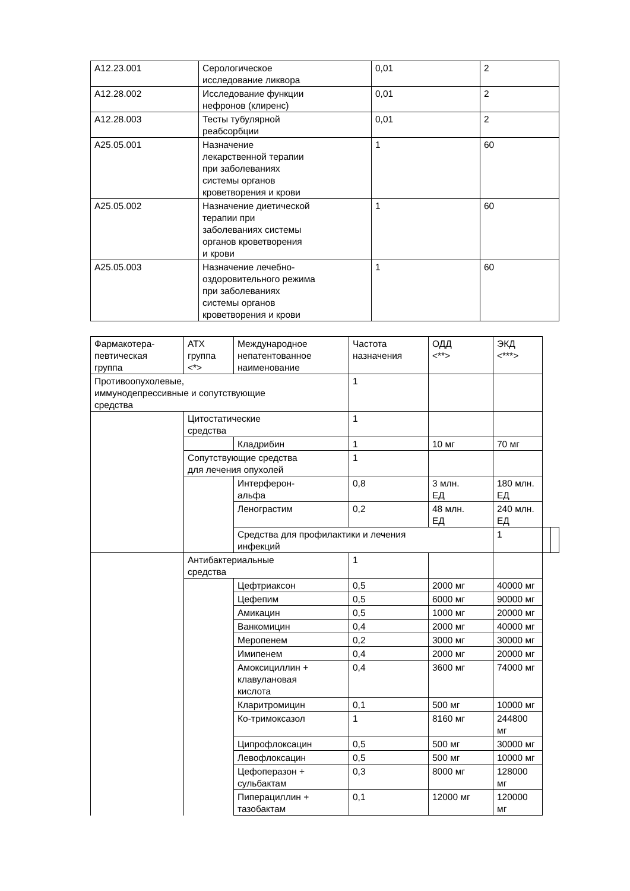| A12.23.001 | Серологическое исследование ликвора | 0,01 | 2 |
| A12.28.002 | Исследование функции нефронов (клиренс) | 0,01 | 2 |
| A12.28.003 | Тесты тубулярной реабсорбции | 0,01 | 2 |
| A25.05.001 | Назначение лекарственной терапии при заболеваниях системы органов кроветворения и крови | 1 | 60 |
| A25.05.002 | Назначение диетической терапии при заболеваниях системы органов кроветворения и крови | 1 | 60 |
| A25.05.003 | Назначение лечебно- оздоровительного режима при заболеваниях системы органов кроветворения и крови | 1 | 60 |
| Фармакотера- певтическая группа | АТХ группа <*> | Международное непатентованное наименование | Частота назначения | ОДД <**> | ЭКД <***> | | |
| Противоопухолевые, иммунодепрессивные и сопутствующие средства | | | 1 | | | | |
| | Цитостатические средства | | 1 | | | | |
| | | Кладрибин | 1 | 10 мг | 70 мг | | |
| | Сопутствующие средства для лечения опухолей | | 1 | | | | |
| | | Интерферон- альфа | 0,8 | 3 млн. ЕД | 180 млн. ЕД | | |
| | | Ленограстим | 0,2 | 48 млн. ЕД | 240 млн. ЕД | | |
| | | Средства для профилактики и лечения инфекций | | | 1 | | |
| | Антибактериальные средства | | 1 | | | | |
| | | Цефтриаксон | 0,5 | 2000 мг | 40000 мг | | |
| | | Цефепим | 0,5 | 6000 мг | 90000 мг | | |
| | | Амикацин | 0,5 | 1000 мг | 20000 мг | | |
| | | Ванкомицин | 0,4 | 2000 мг | 40000 мг | | |
| | | Меропенем | 0,2 | 3000 мг | 30000 мг | | |
| | | Имипенем | 0,4 | 2000 мг | 20000 мг | | |
| | | Амоксициллин + клавулановая кислота | 0,4 | 3600 мг | 74000 мг | | |
| | | Кларитромицин | 0,1 | 500 мг | 10000 мг | | |
| | | Ко-тримоксазол | 1 | 8160 мг | 244800 мг | | |
| | | Ципрофлоксацин | 0,5 | 500 мг | 30000 мг | | |
| | | Левофлоксацин | 0,5 | 500 мг | 10000 мг | | |
| | | Цефоперазон + сульбактам | 0,3 | 8000 мг | 128000 мг | | |
| | | Пиперациллин + тазобактам | 0,1 | 12000 мг | 120000 мг | | |